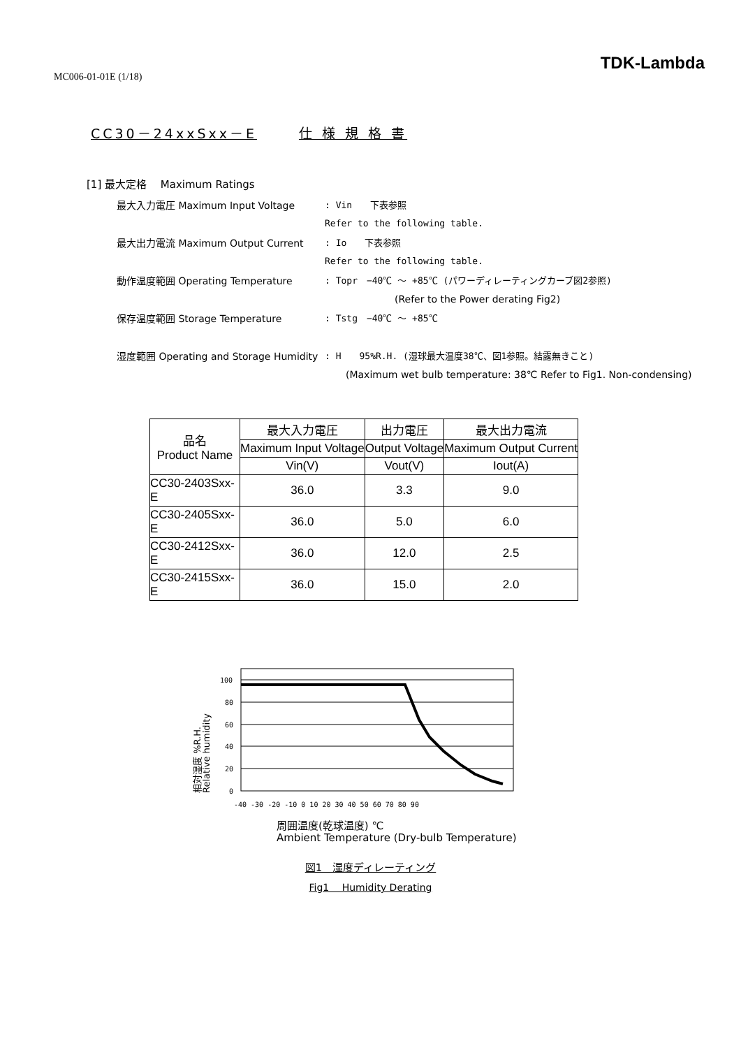TDK-Lambda
MC006-01-01E (1/18)
CC30－24xxSxx－E 仕 様 規 格 書
[1] 最大定格　 Maximum Ratings
最大入力電圧 Maximum Input Voltage : Vin　　下表参照
Refer to the following table.
最大出力電流 Maximum Output Current : Io　　下表参照
Refer to the following table.
動作温度範囲 Operating Temperature
: Topr　−40℃ ～ +85℃ (パワーディレーティングカーブ図2参照)
(Refer to the Power derating Fig2)
保存温度範囲 Storage Temperature : Tstg　−40℃ ～ +85℃
湿度範囲 Operating and Storage Humidity
: H　　95%R.H. (湿球最大温度38℃、図1参照。結露無きこと)
(Maximum wet bulb temperature: 38℃ Refer to Fig1. Non-condensing)
| 品名 Product Name | 最大入力電圧 | 出力電圧 | 最大出力電流 |
| --- | --- | --- | --- |
| | Maximum Input Voltage | Output Voltage | Maximum Output Current |
| | Vin(V) | Vout(V) | Iout(A) |
| CC30-2403Sxx-E | 36.0 | 3.3 | 9.0 |
| CC30-2405Sxx-E | 36.0 | 5.0 | 6.0 |
| CC30-2412Sxx-E | 36.0 | 12.0 | 2.5 |
| CC30-2415Sxx-E | 36.0 | 15.0 | 2.0 |
100
80
60
40
20
0
-40 -30 -20 -10 0 10 20 30 40 50 60 70 80 90
相対湿度 %R.H.
Relative humidity
周囲温度(乾球温度) ℃
Ambient Temperature (Dry-bulb Temperature)
図1　湿度ディレーティング
Fig1　 Humidity Derating